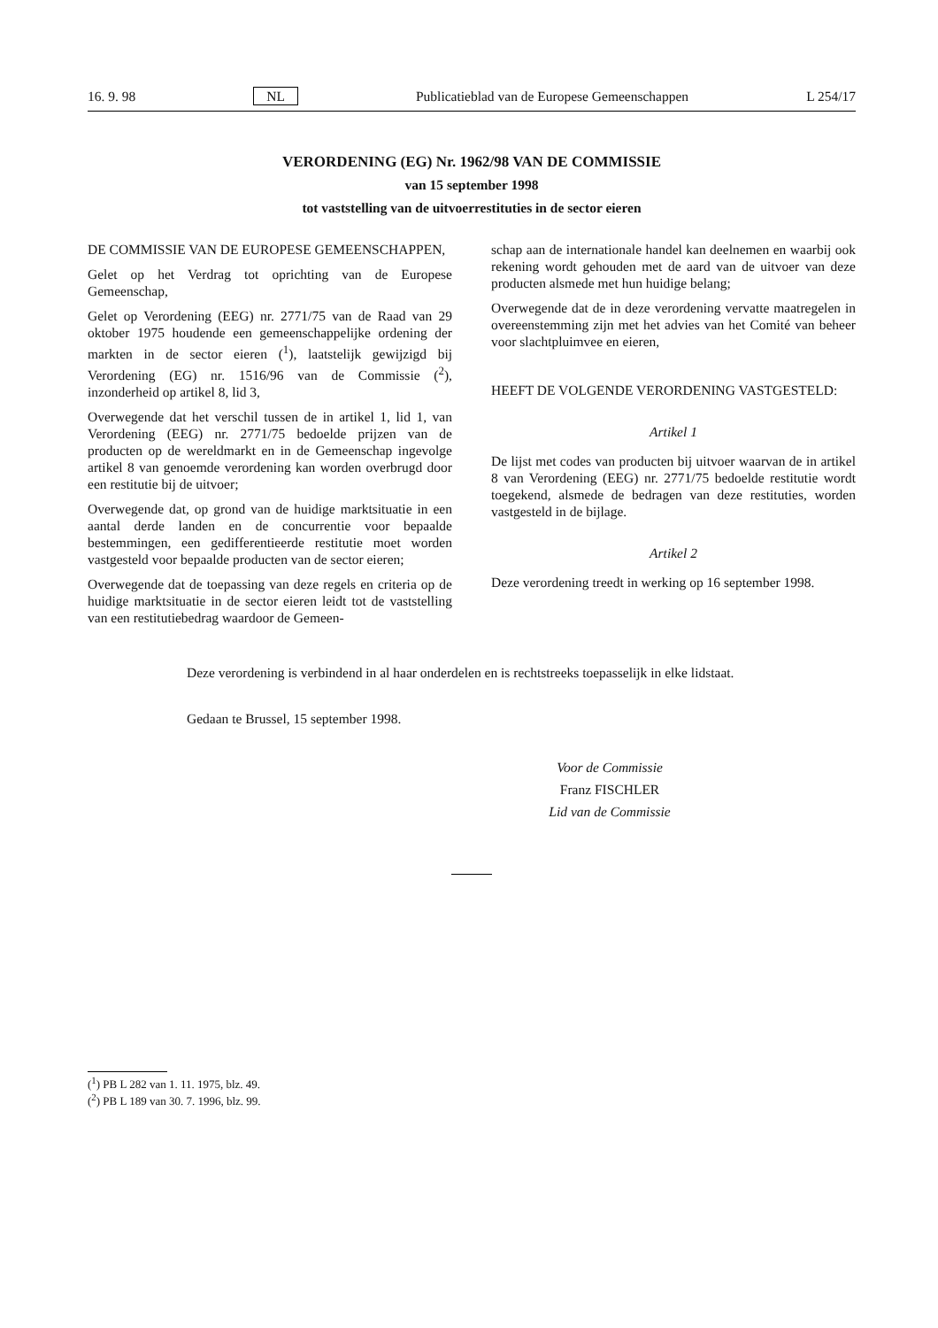16. 9. 98 NL Publicatieblad van de Europese Gemeenschappen L 254/17
VERORDENING (EG) Nr. 1962/98 VAN DE COMMISSIE
van 15 september 1998
tot vaststelling van de uitvoerrestituties in de sector eieren
DE COMMISSIE VAN DE EUROPESE GEMEENSCHAPPEN,
Gelet op het Verdrag tot oprichting van de Europese Gemeenschap,
Gelet op Verordening (EEG) nr. 2771/75 van de Raad van 29 oktober 1975 houdende een gemeenschappelijke ordening der markten in de sector eieren (<sup>1</sup>), laatstelijk gewijzigd bij Verordening (EG) nr. 1516/96 van de Commissie (<sup>2</sup>), inzonderheid op artikel 8, lid 3,
Overwegende dat het verschil tussen de in artikel 1, lid 1, van Verordening (EEG) nr. 2771/75 bedoelde prijzen van de producten op de wereldmarkt en in de Gemeenschap ingevolge artikel 8 van genoemde verordening kan worden overbrugd door een restitutie bij de uitvoer;
Overwegende dat, op grond van de huidige marktsituatie in een aantal derde landen en de concurrentie voor bepaalde bestemmingen, een gedifferentieerde restitutie moet worden vastgesteld voor bepaalde producten van de sector eieren;
Overwegende dat de toepassing van deze regels en criteria op de huidige marktsituatie in de sector eieren leidt tot de vaststelling van een restitutiebedrag waardoor de Gemeen-
schap aan de internationale handel kan deelnemen en waarbij ook rekening wordt gehouden met de aard van de uitvoer van deze producten alsmede met hun huidige belang;
Overwegende dat de in deze verordening vervatte maatregelen in overeenstemming zijn met het advies van het Comité van beheer voor slachtpluimvee en eieren,
HEEFT DE VOLGENDE VERORDENING VASTGESTELD:
Artikel 1
De lijst met codes van producten bij uitvoer waarvan de in artikel 8 van Verordening (EEG) nr. 2771/75 bedoelde restitutie wordt toegekend, alsmede de bedragen van deze restituties, worden vastgesteld in de bijlage.
Artikel 2
Deze verordening treedt in werking op 16 september 1998.
Deze verordening is verbindend in al haar onderdelen en is rechtstreeks toepasselijk in elke lidstaat.
Gedaan te Brussel, 15 september 1998.
Voor de Commissie
Franz FISCHLER
Lid van de Commissie
(<sup>1</sup>) PB L 282 van 1. 11. 1975, blz. 49.
(<sup>2</sup>) PB L 189 van 30. 7. 1996, blz. 99.